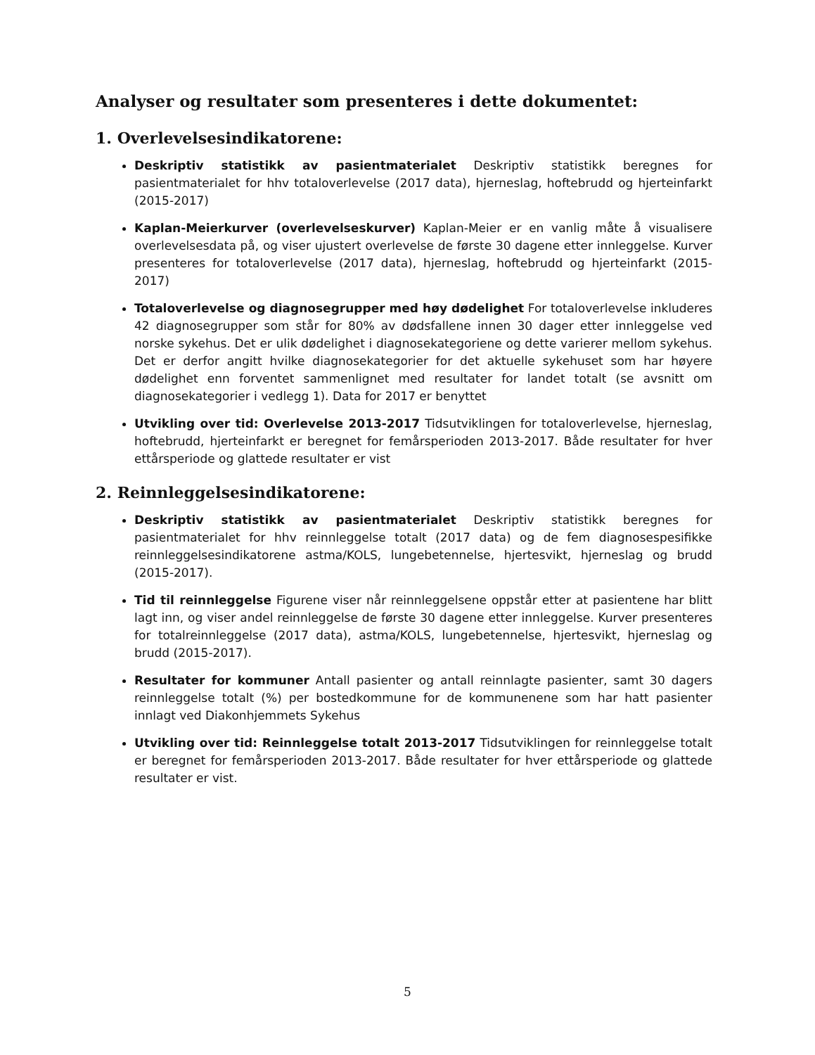Analyser og resultater som presenteres i dette dokumentet:
1. Overlevelsesindikatorene:
Deskriptiv statistikk av pasientmaterialet Deskriptiv statistikk beregnes for pasientmaterialet for hhv totaloverlevelse (2017 data), hjerneslag, hoftebrudd og hjerteinfarkt (2015-2017)
Kaplan-Meierkurver (overlevelseskurver) Kaplan-Meier er en vanlig måte å visualisere overlevelsesdata på, og viser ujustert overlevelse de første 30 dagene etter innleggelse. Kurver presenteres for totaloverlevelse (2017 data), hjerneslag, hoftebrudd og hjerteinfarkt (2015-2017)
Totaloverlevelse og diagnosegrupper med høy dødelighet For totaloverlevelse inkluderes 42 diagnosegrupper som står for 80% av dødsfallene innen 30 dager etter innleggelse ved norske sykehus. Det er ulik dødelighet i diagnosekategoriene og dette varierer mellom sykehus. Det er derfor angitt hvilke diagnosekategorier for det aktuelle sykehuset som har høyere dødelighet enn forventet sammenlignet med resultater for landet totalt (se avsnitt om diagnosekategorier i vedlegg 1). Data for 2017 er benyttet
Utvikling over tid: Overlevelse 2013-2017 Tidsutviklingen for totaloverlevelse, hjerneslag, hoftebrudd, hjerteinfarkt er beregnet for femårsperioden 2013-2017. Både resultater for hver ettårsperiode og glattede resultater er vist
2. Reinnleggelsesindikatorene:
Deskriptiv statistikk av pasientmaterialet Deskriptiv statistikk beregnes for pasientmaterialet for hhv reinnleggelse totalt (2017 data) og de fem diagnosespesifikke reinnleggelsesindikatorene astma/KOLS, lungebetennelse, hjertesvikt, hjerneslag og brudd (2015-2017).
Tid til reinnleggelse Figurene viser når reinnleggelsene oppstår etter at pasientene har blitt lagt inn, og viser andel reinnleggelse de første 30 dagene etter innleggelse. Kurver presenteres for totalreinnleggelse (2017 data), astma/KOLS, lungebetennelse, hjertesvikt, hjerneslag og brudd (2015-2017).
Resultater for kommuner Antall pasienter og antall reinnlagte pasienter, samt 30 dagers reinnleggelse totalt (%) per bostedkommune for de kommunenene som har hatt pasienter innlagt ved Diakonhjemmets Sykehus
Utvikling over tid: Reinnleggelse totalt 2013-2017 Tidsutviklingen for reinnleggelse totalt er beregnet for femårsperioden 2013-2017. Både resultater for hver ettårsperiode og glattede resultater er vist.
5